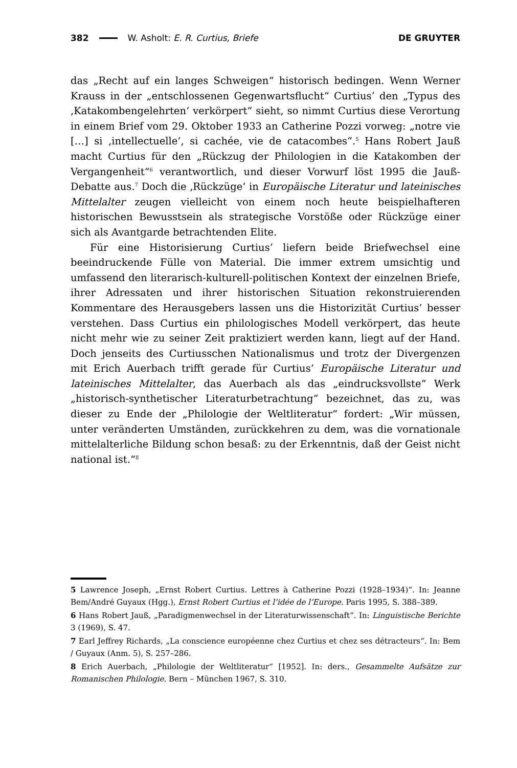382 W. Asholt: E. R. Curtius, Briefe DE GRUYTER
das „Recht auf ein langes Schweigen“ historisch bedingen. Wenn Werner Krauss in der „entschlossenen Gegenwartsflucht“ Curtius’ den „Typus des ‚Katakombengelehrten‘ verkörpert“ sieht, so nimmt Curtius diese Verortung in einem Brief vom 29. Oktober 1933 an Catherine Pozzi vorweg: „notre vie […] si ‚intellectuelle‘, si cachée, vie de catacombes“.<sup>5</sup> Hans Robert Jauß macht Curtius für den „Rückzug der Philologien in die Katakomben der Vergangenheit“<sup>6</sup> verantwortlich, und dieser Vorwurf löst 1995 die Jauß-Debatte aus.<sup>7</sup> Doch die ‚Rückzüge‘ in Europäische Literatur und lateinisches Mittelalter zeugen vielleicht von einem noch heute beispielhafteren historischen Bewusstsein als strategische Vorstöße oder Rückzüge einer sich als Avantgarde betrachtenden Elite.
Für eine Historisierung Curtius’ liefern beide Briefwechsel eine beeindruckende Fülle von Material. Die immer extrem umsichtig und umfassend den literarisch-kulturell-politischen Kontext der einzelnen Briefe, ihrer Adressaten und ihrer historischen Situation rekonstruierenden Kommentare des Herausgebers lassen uns die Historizität Curtius’ besser verstehen. Dass Curtius ein philologisches Modell verkörpert, das heute nicht mehr wie zu seiner Zeit praktiziert werden kann, liegt auf der Hand. Doch jenseits des Curtiusschen Nationalismus und trotz der Divergenzen mit Erich Auerbach trifft gerade für Curtius’ Europäische Literatur und lateinisches Mittelalter, das Auerbach als das „eindrucksvollste“ Werk „historisch-synthetischer Literaturbetrachtung“ bezeichnet, das zu, was dieser zu Ende der „Philologie der Weltliteratur“ fordert: „Wir müssen, unter veränderten Umständen, zurückkehren zu dem, was die vornationale mittelalterliche Bildung schon besaß: zu der Erkenntnis, daß der Geist nicht national ist.“<sup>8</sup>
5 Lawrence Joseph, „Ernst Robert Curtius. Lettres à Catherine Pozzi (1928–1934)“. In: Jeanne Bem/André Guyaux (Hgg.), Ernst Robert Curtius et l’idée de l’Europe. Paris 1995, S. 388–389.
6 Hans Robert Jauß, „Paradigmenwechsel in der Literaturwissenschaft“. In: Linguistische Berichte 3 (1969), S. 47.
7 Earl Jeffrey Richards, „La conscience européenne chez Curtius et chez ses détracteurs“. In: Bem / Guyaux (Anm. 5), S. 257–286.
8 Erich Auerbach, „Philologie der Weltliteratur“ [1952]. In: ders., Gesammelte Aufsätze zur Romanischen Philologie. Bern – München 1967, S. 310.